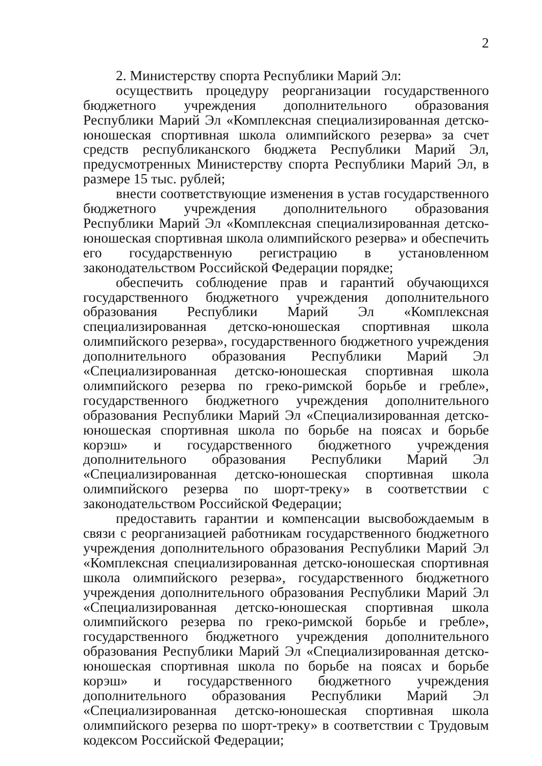2
2. Министерству спорта Республики Марий Эл:
осуществить процедуру реорганизации государственного бюджетного учреждения дополнительного образования Республики Марий Эл «Комплексная специализированная детско-юношеская спортивная школа олимпийского резерва» за счет средств республиканского бюджета Республики Марий Эл, предусмотренных Министерству спорта Республики Марий Эл, в размере 15 тыс. рублей;
внести соответствующие изменения в устав государственного бюджетного учреждения дополнительного образования Республики Марий Эл «Комплексная специализированная детско-юношеская спортивная школа олимпийского резерва» и обеспечить его государственную регистрацию в установленном законодательством Российской Федерации порядке;
обеспечить соблюдение прав и гарантий обучающихся государственного бюджетного учреждения дополнительного образования Республики Марий Эл «Комплексная специализированная детско-юношеская спортивная школа олимпийского резерва», государственного бюджетного учреждения дополнительного образования Республики Марий Эл «Специализированная детско-юношеская спортивная школа олимпийского резерва по греко-римской борьбе и гребле», государственного бюджетного учреждения дополнительного образования Республики Марий Эл «Специализированная детско-юношеская спортивная школа по борьбе на поясах и борьбе корэш» и государственного бюджетного учреждения дополнительного образования Республики Марий Эл «Специализированная детско-юношеская спортивная школа олимпийского резерва по шорт-треку» в соответствии с законодательством Российской Федерации;
предоставить гарантии и компенсации высвобождаемым в связи с реорганизацией работникам государственного бюджетного учреждения дополнительного образования Республики Марий Эл «Комплексная специализированная детско-юношеская спортивная школа олимпийского резерва», государственного бюджетного учреждения дополнительного образования Республики Марий Эл «Специализированная детско-юношеская спортивная школа олимпийского резерва по греко-римской борьбе и гребле», государственного бюджетного учреждения дополнительного образования Республики Марий Эл «Специализированная детско-юношеская спортивная школа по борьбе на поясах и борьбе корэш» и государственного бюджетного учреждения дополнительного образования Республики Марий Эл «Специализированная детско-юношеская спортивная школа олимпийского резерва по шорт-треку» в соответствии с Трудовым кодексом Российской Федерации;